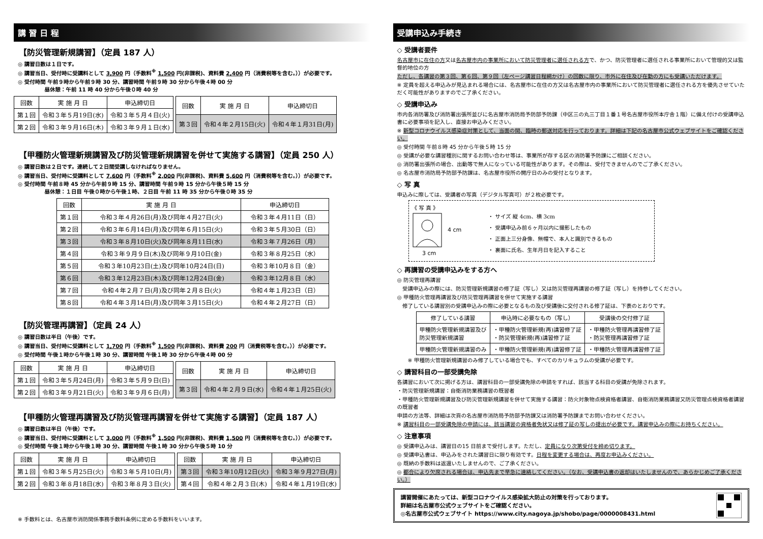講 習 日 程
【防災管理新規講習】（定員 187 人）
◎ 講習日数は１日です。
◎ 講習当日、受付時に受講料として 3,900 円（手数料<sup>※</sup> 1,500 円(非課税)、資料費 2,400 円（消費税等を含む。））が必要です。
◎ 受付時間 午前９時から午前９時 30 分、講習時間 午前９時 30 分から午後４時 00 分
　　　　　昼休憩：午前 11 時 40 分から午後０時 40 分
| 回数 | 実 施 月 日 | 申込締切日 |
| --- | --- | --- |
| 第１回 | 令和３年５月19日(水) | 令和３年５月４日(火) |
| 第２回 | 令和３年９月16日(木) | 令和３年９月１日(水) |
| 回数 | 実 施 月 日 | 申込締切日 |
| --- | --- | --- |
| 第３回 | 令和４年２月15日(火) | 令和４年１月31日(月) |
【甲種防火管理新規講習及び防災管理新規講習を併せて実施する講習】（定員 250 人）
◎ 講習日数は２日です。連続して２日間受講しなければなりません。
◎ 講習当日、受付時に受講料として 7,600 円（手数料<sup>※</sup> 2,000 円(非課税)、資料費 5,600 円（消費税等を含む。））が必要です。
◎ 受付時間 午前８時 45 分から午前９時 15 分、講習時間 午前９時 15 分から午後５時 15 分
　　　　　昼休憩：１日目 午後０時から午後１時、２日目 午前 11 時 35 分から午後０時 35 分
| 回数 | 実 施 月 日 | 申込締切日 |
| --- | --- | --- |
| 第１回 | 令和３年４月26日(月)及び同年４月27日(火) | 令和３年４月11日（日） |
| 第２回 | 令和３年６月14日(月)及び同年６月15日(火) | 令和３年５月30日（日） |
| 第３回 | 令和３年８月10日(火)及び同年８月11日(水) | 令和３年７月26日（月） |
| 第４回 | 令和３年９月９日(木)及び同年９月10日(金) | 令和３年８月25日（水） |
| 第５回 | 令和３年10月23日(土)及び同年10月24日(日) | 令和３年10月８日（金） |
| 第６回 | 令和３年12月23日(木)及び同年12月24日(金) | 令和３年12月８日（水） |
| 第７回 | 令和４年２月７日(月)及び同年２月８日(火) | 令和４年１月23日（日） |
| 第８回 | 令和４年３月14日(月)及び同年３月15日(火) | 令和４年２月27日（日） |
【防災管理再講習】（定員 24 人）
◎ 講習日数は半日（午後）です。
◎ 講習当日、受付時に受講料として 1,700 円（手数料<sup>※</sup> 1,500 円(非課税)、資料費 200 円（消費税等を含む。））が必要です。
◎ 受付時間 午後１時から午後１時 30 分、講習時間 午後１時 30 分から午後４時 00 分
| 回数 | 実 施 月 日 | 申込締切日 |
| --- | --- | --- |
| 第１回 | 令和３年５月24日(月) | 令和３年５月９日(日) |
| 第２回 | 令和３年９月21日(火) | 令和３年９月６日(月) |
| 回数 | 実 施 月 日 | 申込締切日 |
| --- | --- | --- |
| 第３回 | 令和４年２月９日(水) | 令和４年１月25日(火) |
【甲種防火管理再講習及び防災管理再講習を併せて実施する講習】（定員 187 人）
◎ 講習日数は半日（午後）です。
◎ 講習当日、受付時に受講料として 3,000 円（手数料<sup>※</sup> 1,500 円(非課税)、資料費 1,500 円（消費税等を含む。））が必要です。
◎ 受付時間 午後１時から午後１時 30 分、講習時間 午後１時 30 分から午後５時 10 分
| 回数 | 実 施 月 日 | 申込締切日 |
| --- | --- | --- |
| 第１回 | 令和３年５月25日(火) | 令和３年５月10日(月) |
| 第２回 | 令和３年８月18日(水) | 令和３年８月３日(火) |
| 回数 | 実 施 月 日 | 申込締切日 |
| --- | --- | --- |
| 第３回 | 令和３年10月12日(火) | 令和３年９月27日(月) |
| 第４回 | 令和４年２月３日(木) | 令和４年１月19日(水) |
※ 手数料とは、名古屋市消防関係事務手数料条例に定める手数料をいいます。
受講申込み手続き
◇ 受講者要件
名古屋市に在住の方又は名古屋市内の事業所において防災管理者に選任される方で、かつ、防災管理者に選任される事業所において管理的又は監督的地位の方
ただし、各講習の第３回、第６回、第９回（左ページ講習日程網かけ）の回数に限り、市外に在住及び在勤の方にも受講いただけます。
※ 定員を超える申込みが見込まれる場合には、名古屋市に在住の方又は名古屋市内の事業所において防災管理者に選任される方を優先させていただく可能性がありますのでご了承ください。
◇ 受講申込み
市内各消防署及び消防署出張所並びに名古屋市消防局予防部予防課（中区三の丸三丁目１番１号名古屋市役所本庁舎１階）に備え付けの受講申込書に必要事項を記入し、直接お申込みください。
※ 新型コロナウイルス感染症対策として、当面の間、臨時の郵送対応を行っております。詳細は下記の名古屋市公式ウェブサイトをご確認ください。
◎ 受付時間 午前８時 45 分から午後５時 15 分
◎ 受講が必要な講習種別に関するお問い合わせ等は、事業所が存する区の消防署予防課にご相談ください。
◎ 消防署出張所の場合、出動等で無人になっている可能性があります。その際は、受付できませんのでご了承ください。
◎ 名古屋市消防局予防部予防課は、名古屋市役所の開庁日のみの受付となります。
◇ 写 真
申込みに際しては、受講者の写真（デジタル写真可）が２枚必要です。
《 写 真 》
4 cm
3 cm
・ サイズ 縦 4cm、横 3cm
・ 受講申込み前６ヶ月以内に撮影したもの
・ 正面上三分身像、無帽で、本人と識別できるもの
・ 裏面に氏名、生年月日を記入すること
◇ 再講習の受講申込みをする方へ
◎ 防災管理再講習
　受講申込みの際には、防災管理新規講習の修了証（写し）又は防災管理再講習の修了証（写し）を持参してください。
◎ 甲種防火管理再講習及び防災管理再講習を併せて実施する講習
　修了している講習別の受講申込みの際に必要となるもの及び受講後に交付される修了証は、下表のとおりです。
| 修了している講習 | 申込時に必要なもの（写し） | 受講後の交付修了証 |
| --- | --- | --- |
| 甲種防火管理新規講習及び 防災管理新規講習 | ・甲種防火管理新規(再)講習修了証 ・防災管理新規(再)講習修了証 | ・甲種防火管理再講習修了証 ・防災管理再講習修了証 |
| 甲種防火管理新規講習のみ | ・甲種防火管理新規(再)講習修了証 | ・甲種防火管理再講習修了証 |
　　※ 甲種防火管理新規講習のみ修了している場合でも、すべてのカリキュラムの受講が必要です。
◇ 講習科目の一部受講免除
各講習において次に掲げる方は、講習科目の一部受講免除の申請をすれば、該当する科目の受講が免除されます。
・防災管理新規講習：自衛消防業務講習の既習者
・甲種防火管理新規講習及び防災管理新規講習を併せて実施する講習：防火対象物点検資格者講習、自衛消防業務講習又防災管理点検資格者講習の既習者
申請の方法等、詳細は次頁の名古屋市消防局予防部予防課又は消防署予防課までお問い合わせください。
※ 講習科目の一部受講免除の申請には、該当講習の資格者免状又は修了証の写しの提出が必要です。講習申込みの際にお持ちください。
◇ 注意事項
◎ 受講申込みは、講習日の15 日前まで受付します。ただし、定員になり次第受付を締め切ります。
◎ 受講申込書は、申込みをされた講習日に限り有効です。日程を変更する場合は、再度お申込みください。
◎ 既納の手数料は返還いたしませんので、ご了承ください。
◎ 都合により欠席される場合は、申込先まで早急に連絡してください。（なお、受講申込書の返却はいたしませんので、あらかじめご了承ください。）
講習開催にあたっては、新型コロナウイルス感染拡大防止の対策を行っております。
詳細は名古屋市公式ウェブサイトをご確認ください。
◎名古屋市公式ウェブサイト https://www.city.nagoya.jp/shobo/page/0000008431.html